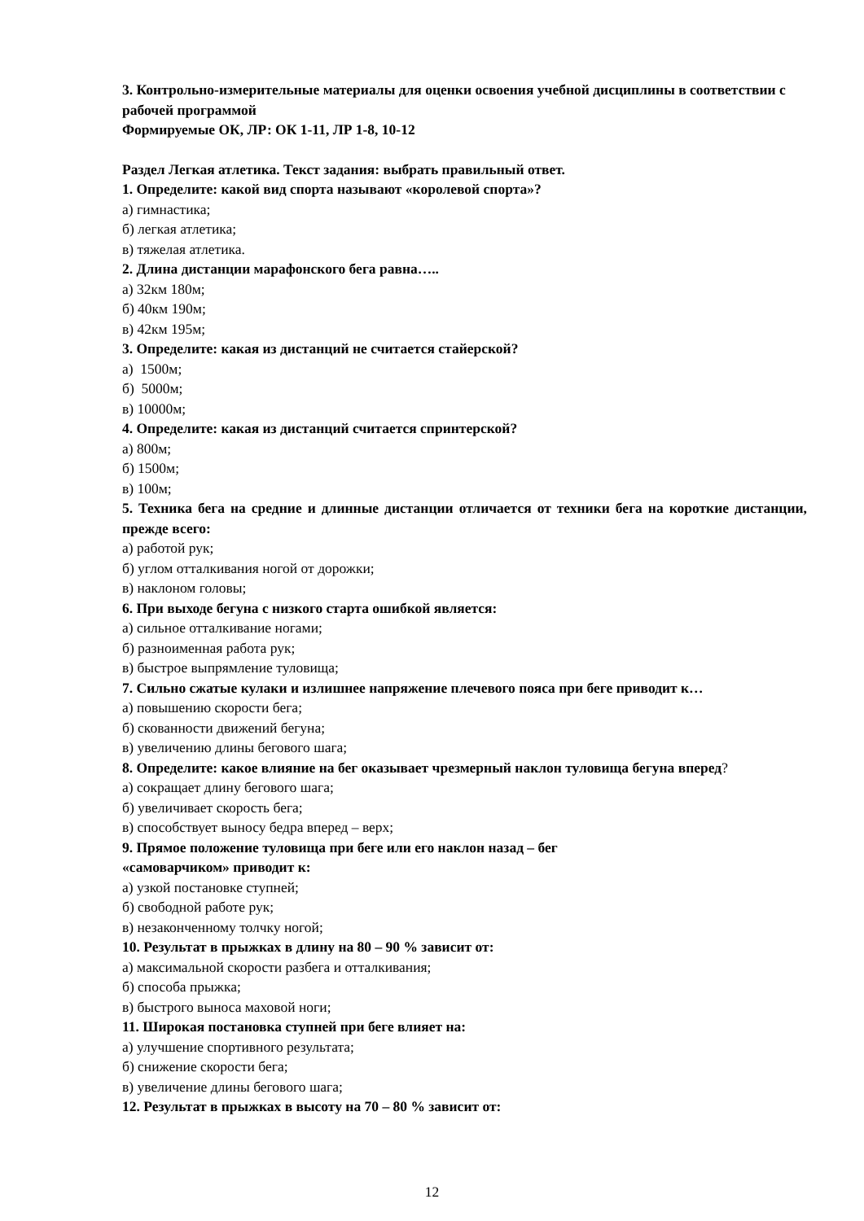3. Контрольно-измерительные материалы для оценки освоения учебной дисциплины в соответствии с рабочей программой
Формируемые ОК, ЛР: ОК 1-11, ЛР 1-8, 10-12
Раздел Легкая атлетика. Текст задания: выбрать правильный ответ.
1. Определите: какой вид спорта называют «королевой спорта»?
а) гимнастика;
б) легкая атлетика;
в) тяжелая атлетика.
2. Длина дистанции марафонского бега равна…..
а) 32км 180м;
б) 40км 190м;
в) 42км 195м;
3. Определите: какая из дистанций не считается стайерской?
а) 1500м;
б) 5000м;
в) 10000м;
4. Определите: какая из дистанций считается спринтерской?
а) 800м;
б) 1500м;
в) 100м;
5. Техника бега на средние и длинные дистанции отличается от техники бега на короткие дистанции, прежде всего:
а) работой рук;
б) углом отталкивания ногой от дорожки;
в) наклоном головы;
6. При выходе бегуна с низкого старта ошибкой является:
а) сильное отталкивание ногами;
б) разноименная работа рук;
в) быстрое выпрямление туловища;
7. Сильно сжатые кулаки и излишнее напряжение плечевого пояса при беге приводит к…
а) повышению скорости бега;
б) скованности движений бегуна;
в) увеличению длины бегового шага;
8. Определите: какое влияние на бег оказывает чрезмерный наклон туловища бегуна вперед?
а) сокращает длину бегового шага;
б) увеличивает скорость бега;
в) способствует выносу бедра вперед – верх;
9. Прямое положение туловища при беге или его наклон назад – бег
«самоварчиком» приводит к:
а) узкой постановке ступней;
б) свободной работе рук;
в) незаконченному толчку ногой;
10. Результат в прыжках в длину на 80 – 90 % зависит от:
а) максимальной скорости разбега и отталкивания;
б) способа прыжка;
в) быстрого выноса маховой ноги;
11. Широкая постановка ступней при беге влияет на:
а) улучшение спортивного результата;
б) снижение скорости бега;
в) увеличение длины бегового шага;
12. Результат в прыжках в высоту на 70 – 80 % зависит от:
12